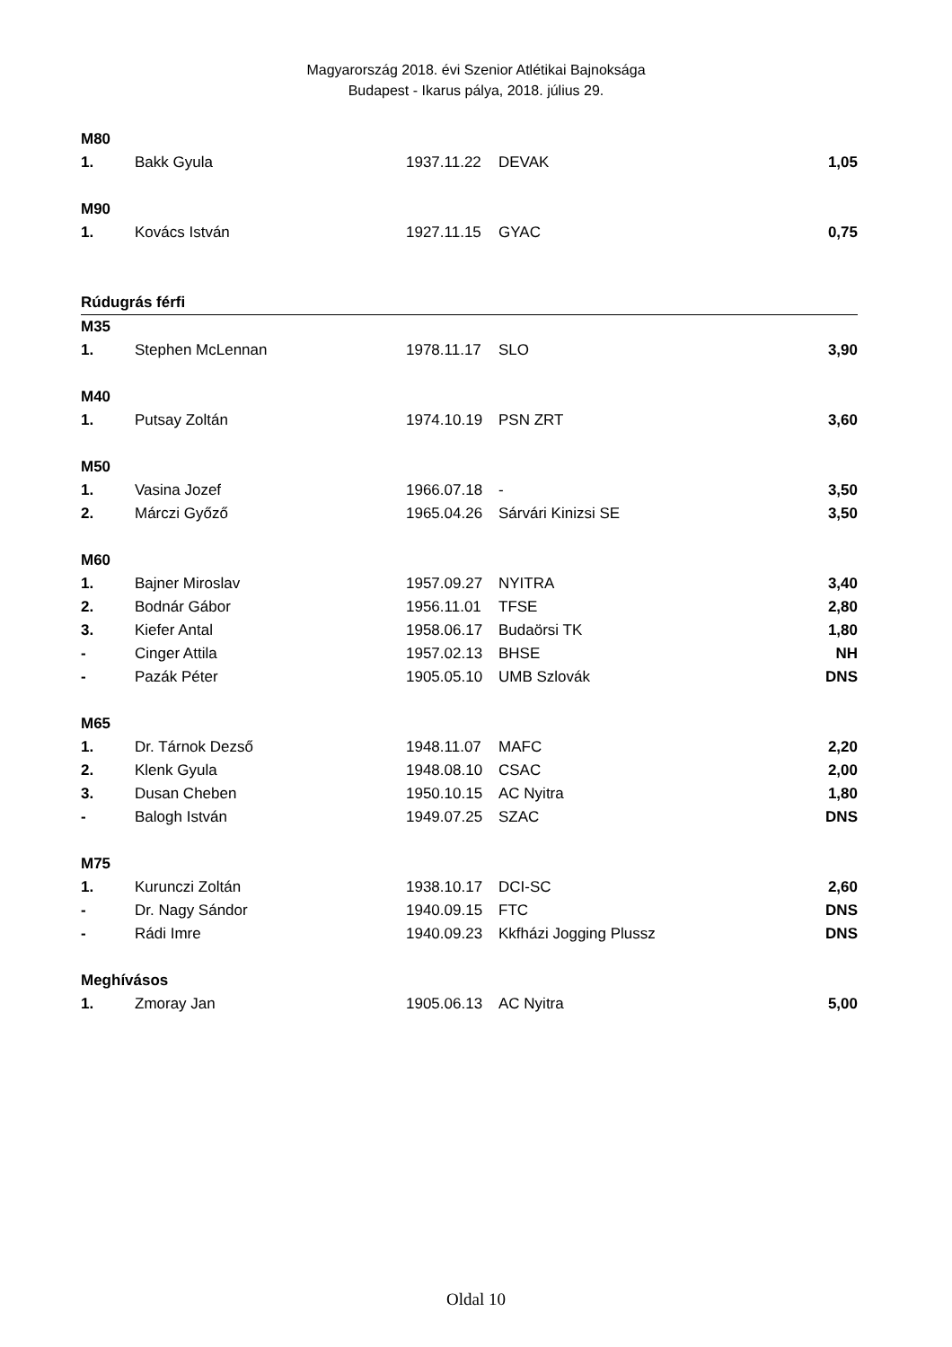Magyarország 2018. évi Szenior Atlétikai Bajnoksága
Budapest - Ikarus pálya, 2018. július 29.
| M80 | | | | |
| 1. | Bakk Gyula | 1937.11.22 | DEVAK | 1,05 |
| M90 | | | | |
| 1. | Kovács István | 1927.11.15 | GYAC | 0,75 |
| Rúdugrás férfi | | | | |
| M35 | | | | |
| 1. | Stephen McLennan | 1978.11.17 | SLO | 3,90 |
| M40 | | | | |
| 1. | Putsay Zoltán | 1974.10.19 | PSN ZRT | 3,60 |
| M50 | | | | |
| 1. | Vasina Jozef | 1966.07.18 | - | 3,50 |
| 2. | Márczi Győző | 1965.04.26 | Sárvári Kinizsi SE | 3,50 |
| M60 | | | | |
| 1. | Bajner Miroslav | 1957.09.27 | NYITRA | 3,40 |
| 2. | Bodnár Gábor | 1956.11.01 | TFSE | 2,80 |
| 3. | Kiefer Antal | 1958.06.17 | Budaörsi TK | 1,80 |
| - | Cinger Attila | 1957.02.13 | BHSE | NH |
| - | Pazák Péter | 1905.05.10 | UMB Szlovák | DNS |
| M65 | | | | |
| 1. | Dr. Tárnok Dezső | 1948.11.07 | MAFC | 2,20 |
| 2. | Klenk Gyula | 1948.08.10 | CSAC | 2,00 |
| 3. | Dusan Cheben | 1950.10.15 | AC Nyitra | 1,80 |
| - | Balogh István | 1949.07.25 | SZAC | DNS |
| M75 | | | | |
| 1. | Kurunczi Zoltán | 1938.10.17 | DCI-SC | 2,60 |
| - | Dr. Nagy Sándor | 1940.09.15 | FTC | DNS |
| - | Rádi Imre | 1940.09.23 | Kkfházi Jogging Plussz | DNS |
| Meghívásos | | | | |
| 1. | Zmoray Jan | 1905.06.13 | AC Nyitra | 5,00 |
Oldal 10